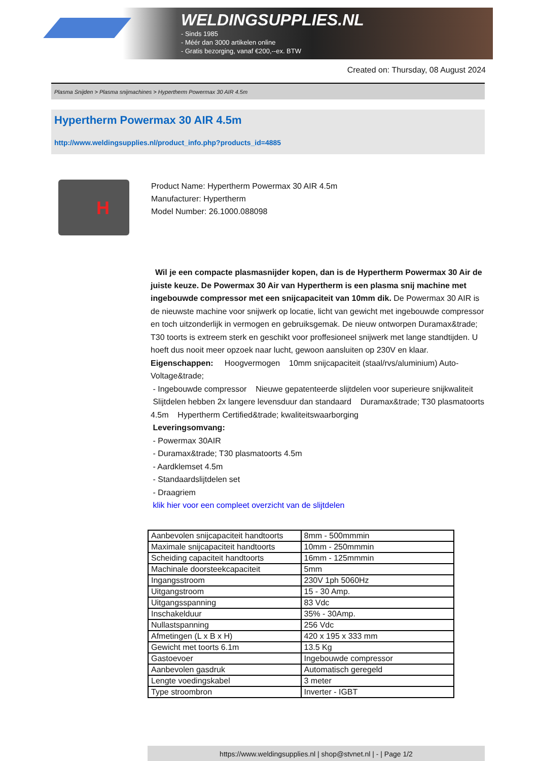WELDINGSUPPLIES.NL
- Sinds 1985
- Méér dan 3000 artikelen online
- Gratis bezorging, vanaf €200,--ex. BTW
Created on: Thursday, 08 August 2024
Plasma Snijden > Plasma snijmachines > Hypertherm Powermax 30 AIR 4.5m
Hypertherm Powermax 30 AIR 4.5m
http://www.weldingsupplies.nl/product_info.php?products_id=4885
H
Product Name: Hypertherm Powermax 30 AIR 4.5m
Manufacturer: Hypertherm
Model Number: 26.1000.088098
Wil je een compacte plasmasnijder kopen, dan is de Hypertherm Powermax 30 Air de juiste keuze. De Powermax 30 Air van Hypertherm is een plasma snij machine met ingebouwde compressor met een snijcapaciteit van 10mm dik. De Powermax 30 AIR is de nieuwste machine voor snijwerk op locatie, licht van gewicht met ingebouwde compressor en toch uitzonderlijk in vermogen en gebruiksgemak. De nieuw ontworpen Duramax&trade; T30 toorts is extreem sterk en geschikt voor proffesioneel snijwerk met lange standtijden. U hoeft dus nooit meer opzoek naar lucht, gewoon aansluiten op 230V en klaar. Eigenschappen: Hoogvermogen 10mm snijcapaciteit (staal/rvs/aluminium) Auto-Voltage&trade;
- Ingebouwde compressor Nieuwe gepatenteerde slijtdelen voor superieure snijkwaliteit Slijtdelen hebben 2x langere levensduur dan standaard Duramax&trade; T30 plasmatoorts 4.5m Hypertherm Certified&trade; kwaliteitswaarborging
Leveringsomvang:
- Powermax 30AIR
- Duramax&trade; T30 plasmatoorts 4.5m
- Aardklemset 4.5m
- Standaardslijtdelen set
- Draagriem
klik hier voor een compleet overzicht van de slijtdelen
| Aanbevolen snijcapaciteit handtoorts | 8mm - 500mmmin |
| Maximale snijcapaciteit handtoorts | 10mm - 250mmmin |
| Scheiding capaciteit handtoorts | 16mm - 125mmmin |
| Machinale doorsteekcapaciteit | 5mm |
| Ingangsstroom | 230V 1ph 5060Hz |
| Uitgangstroom | 15 - 30 Amp. |
| Uitgangsspanning | 83 Vdc |
| Inschakelduur | 35% - 30Amp. |
| Nullastspanning | 256 Vdc |
| Afmetingen (L x B x H) | 420 x 195 x 333 mm |
| Gewicht met toorts 6.1m | 13.5 Kg |
| Gastoevoer | Ingebouwde compressor |
| Aanbevolen gasdruk | Automatisch geregeld |
| Lengte voedingskabel | 3 meter |
| Type stroombron | Inverter - IGBT |
https://www.weldingsupplies.nl | shop@stvnet.nl | - | Page 1/2